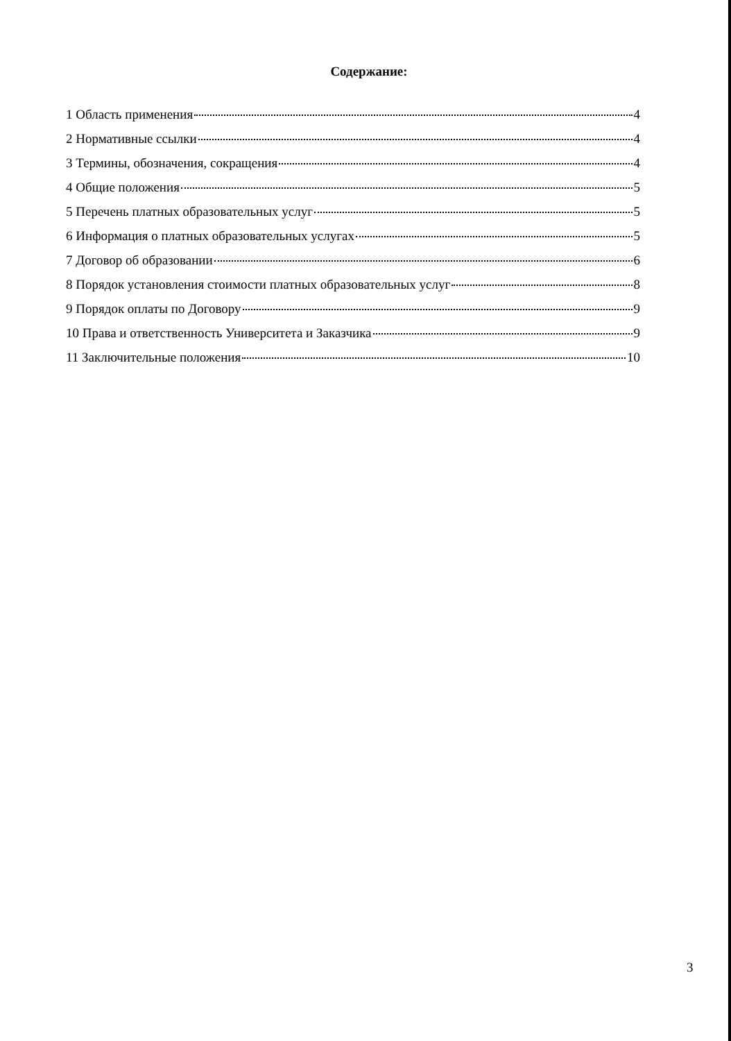Содержание:
1 Область применения 4
2 Нормативные ссылки 4
3 Термины, обозначения, сокращения 4
4 Общие положения 5
5 Перечень платных образовательных услуг 5
6 Информация о платных образовательных услугах 5
7 Договор об образовании 6
8 Порядок установления стоимости платных образовательных услуг 8
9 Порядок оплаты по Договору 9
10 Права и ответственность Университета и Заказчика 9
11 Заключительные положения 10
3